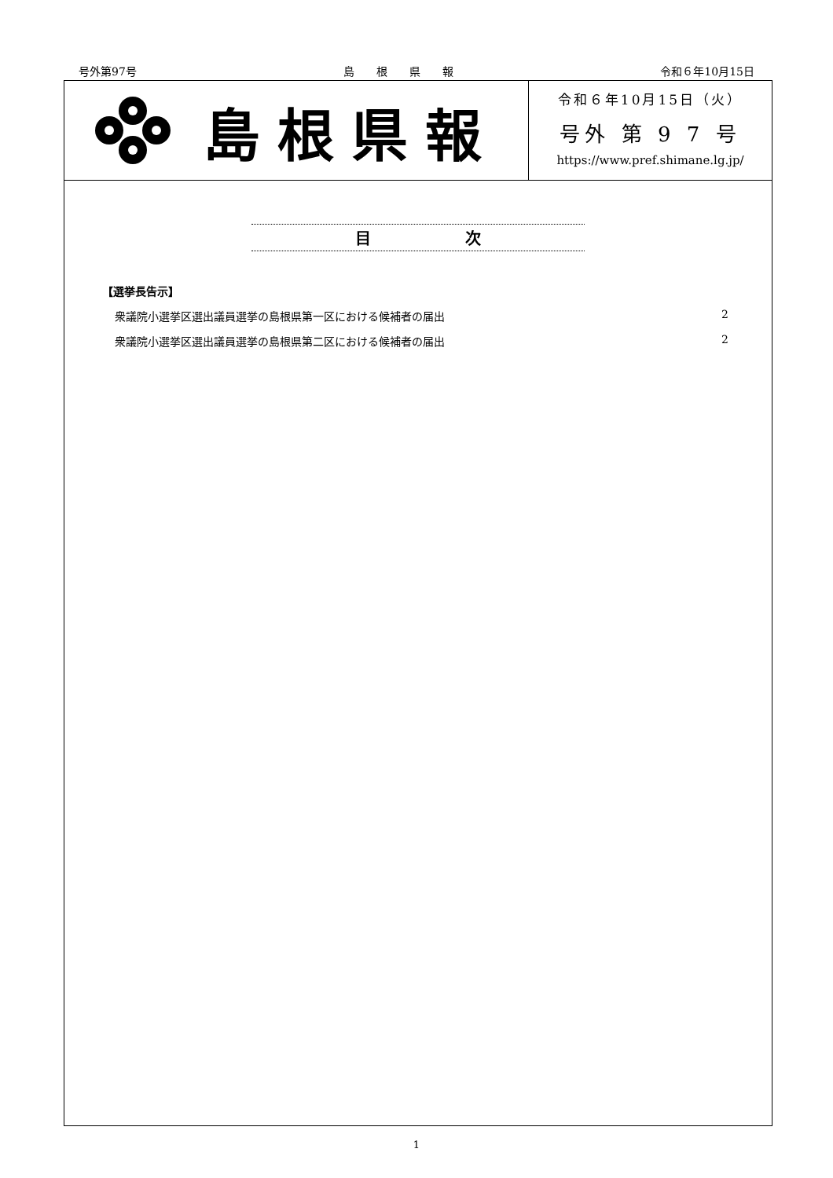号外第97号 島　　根　　県　　報 令和６年10月15日
島根県報
令和６年10月15日（火）
号外 第 9 7 号
https://www.pref.shimane.lg.jp/
目　　　　　　次
【選挙長告示】
衆議院小選挙区選出議員選挙の島根県第一区における候補者の届出 2
衆議院小選挙区選出議員選挙の島根県第二区における候補者の届出 2
1